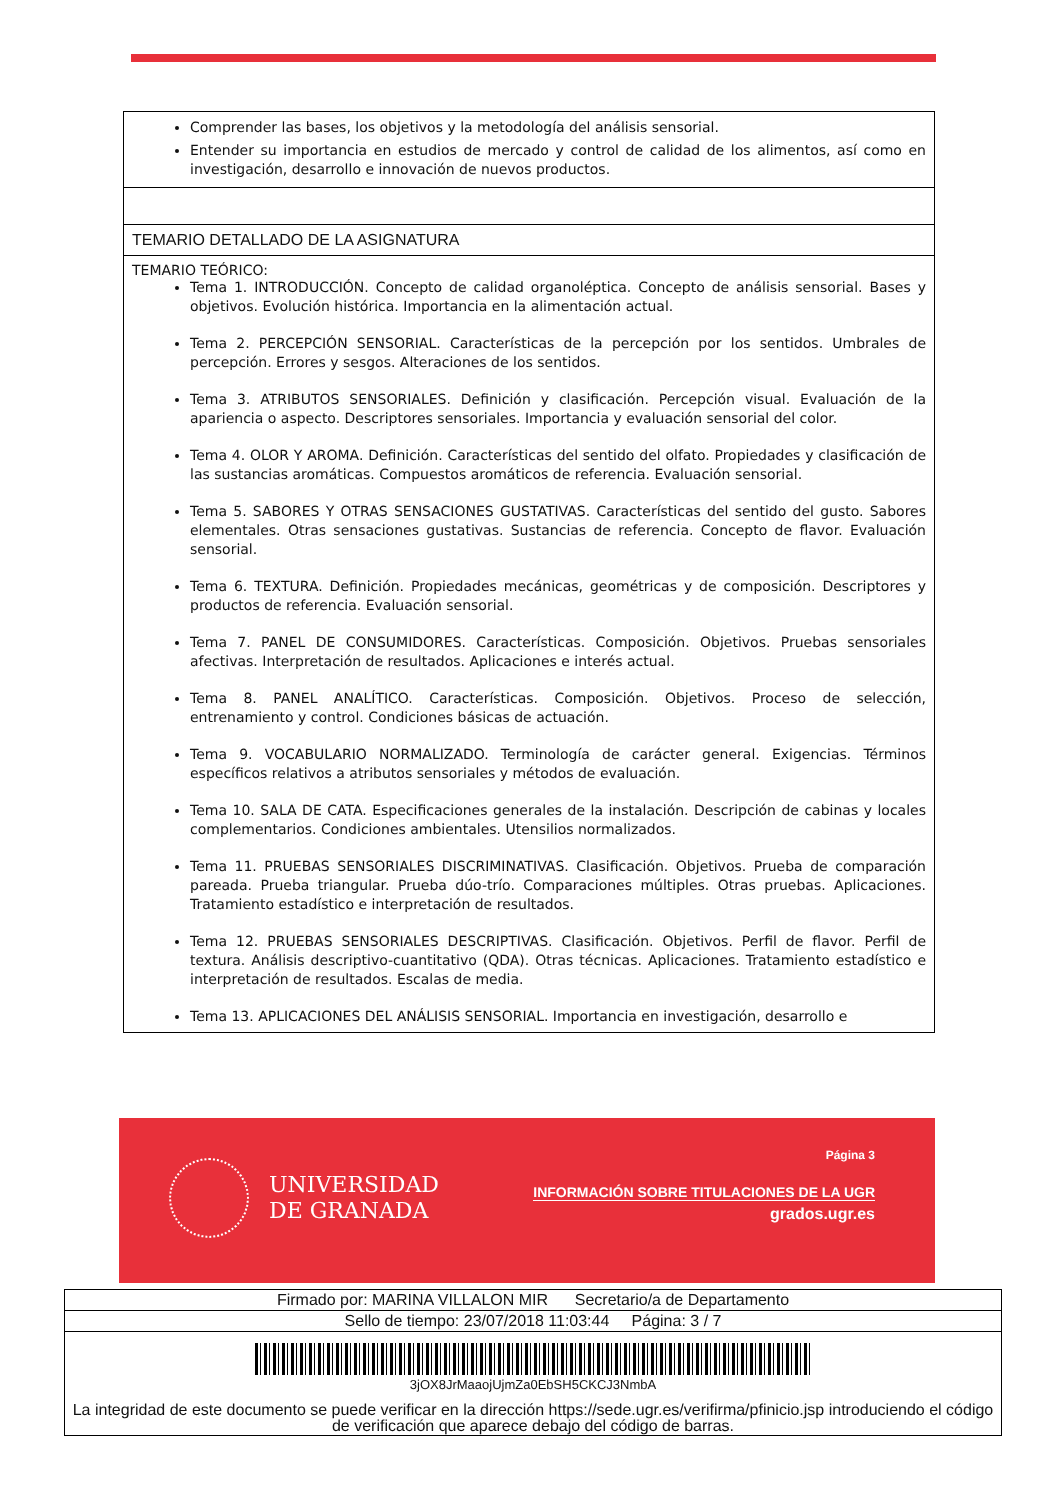| Comprender las bases, los objetivos y la metodología del análisis sensorial. Entender su importancia en estudios de mercado y control de calidad de los alimentos, así como en investigación, desarrollo e innovación de nuevos productos. |
| TEMARIO DETALLADO DE LA ASIGNATURA |
| TEMARIO TEÓRICO: Tema 1. INTRODUCCIÓN. Concepto de calidad organoléptica. Concepto de análisis sensorial. Bases y objetivos. Evolución histórica. Importancia en la alimentación actual. Tema 2. PERCEPCIÓN SENSORIAL. Características de la percepción por los sentidos. Umbrales de percepción. Errores y sesgos. Alteraciones de los sentidos. Tema 3. ATRIBUTOS SENSORIALES. Definición y clasificación. Percepción visual. Evaluación de la apariencia o aspecto. Descriptores sensoriales. Importancia y evaluación sensorial del color. Tema 4. OLOR Y AROMA. Definición. Características del sentido del olfato. Propiedades y clasificación de las sustancias aromáticas. Compuestos aromáticos de referencia. Evaluación sensorial. Tema 5. SABORES Y OTRAS SENSACIONES GUSTATIVAS. Características del sentido del gusto. Sabores elementales. Otras sensaciones gustativas. Sustancias de referencia. Concepto de flavor. Evaluación sensorial. Tema 6. TEXTURA. Definición. Propiedades mecánicas, geométricas y de composición. Descriptores y productos de referencia. Evaluación sensorial. Tema 7. PANEL DE CONSUMIDORES. Características. Composición. Objetivos. Pruebas sensoriales afectivas. Interpretación de resultados. Aplicaciones e interés actual. Tema 8. PANEL ANALÍTICO. Características. Composición. Objetivos. Proceso de selección, entrenamiento y control. Condiciones básicas de actuación. Tema 9. VOCABULARIO NORMALIZADO. Terminología de carácter general. Exigencias. Términos específicos relativos a atributos sensoriales y métodos de evaluación. Tema 10. SALA DE CATA. Especificaciones generales de la instalación. Descripción de cabinas y locales complementarios. Condiciones ambientales. Utensilios normalizados. Tema 11. PRUEBAS SENSORIALES DISCRIMINATIVAS. Clasificación. Objetivos. Prueba de comparación pareada. Prueba triangular. Prueba dúo-trío. Comparaciones múltiples. Otras pruebas. Aplicaciones. Tratamiento estadístico e interpretación de resultados. Tema 12. PRUEBAS SENSORIALES DESCRIPTIVAS. Clasificación. Objetivos. Perfil de flavor. Perfil de textura. Análisis descriptivo-cuantitativo (QDA). Otras técnicas. Aplicaciones. Tratamiento estadístico e interpretación de resultados. Escalas de media. Tema 13. APLICACIONES DEL ANÁLISIS SENSORIAL. Importancia en investigación, desarrollo e |
UNIVERSIDAD
DE GRANADA
Página 3
INFORMACIÓN SOBRE TITULACIONES DE LA UGR
grados.ugr.es
| Firmado por: MARINA VILLALON MIR Secretario/a de Departamento |
| Sello de tiempo: 23/07/2018 11:03:44 Página: 3 / 7 |
| 3jOX8JrMaaojUjmZa0EbSH5CKCJ3NmbA La integridad de este documento se puede verificar en la dirección https://sede.ugr.es/verifirma/pfinicio.jsp introduciendo el código de verificación que aparece debajo del código de barras. |